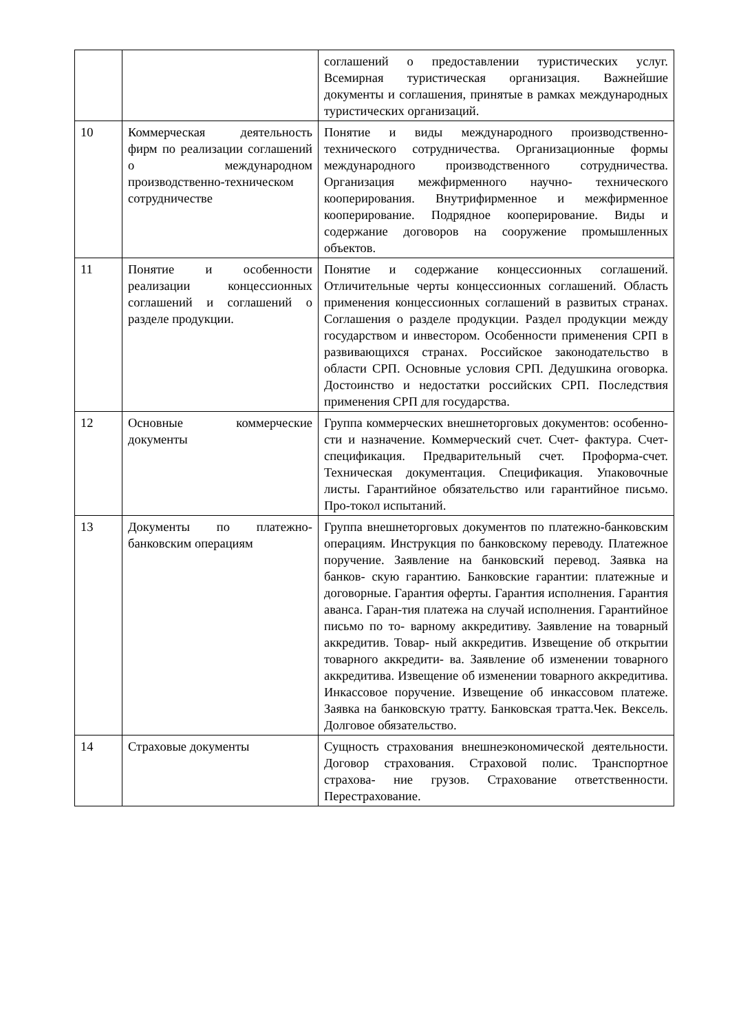| | | соглашений о предоставлении туристических услуг. Всемирная туристическая организация. Важнейшие документы и соглашения, принятые в рамках международных туристических организаций. |
| 10 | Коммерческая деятельность фирм по реализации соглашений о международном производственно-техническом сотрудничестве | Понятие и виды международного производственно- технического сотрудничества. Организационные формы международного производственного сотрудничества. Организация межфирменного научно- технического кооперирования. Внутрифирменное и межфирменное кооперирование. Подрядное кооперирование. Виды и содержание договоров на сооружение промышленных объектов. |
| 11 | Понятие и особенности реализации концессионных соглашений и соглашений о разделе продукции. | Понятие и содержание концессионных соглашений. Отличительные черты концессионных соглашений. Область применения концессионных соглашений в развитых странах. Соглашения о разделе продукции. Раздел продукции между государством и инвестором. Особенности применения СРП в развивающихся странах. Российское законодательство в области СРП. Основные условия СРП. Дедушкина оговорка. Достоинство и недостатки российских СРП. Последствия применения СРП для государства. |
| 12 | Основные коммерческие документы | Группа коммерческих внешнеторговых документов: особенно- сти и назначение. Коммерческий счет. Счет- фактура. Счет- спецификация. Предварительный счет. Проформа-счет. Техническая документация. Спецификация. Упаковочные листы. Гарантийное обязательство или гарантийное письмо. Про-токол испытаний. |
| 13 | Документы по платежно-банковским операциям | Группа внешнеторговых документов по платежно-банковским операциям. Инструкция по банковскому переводу. Платежное поручение. Заявление на банковский перевод. Заявка на банков- скую гарантию. Банковские гарантии: платежные и договорные. Гарантия оферты. Гарантия исполнения. Гарантия аванса. Гаран-тия платежа на случай исполнения. Гарантийное письмо по то- варному аккредитиву. Заявление на товарный аккредитив. Товар- ный аккредитив. Извещение об открытии товарного аккредити- ва. Заявление об изменении товарного аккредитива. Извещение об изменении товарного аккредитива. Инкассовое поручение. Извещение об инкассовом платеже. Заявка на банковскую тратту. Банковская тратта.Чек. Вексель. Долговое обязательство. |
| 14 | Страховые документы | Сущность страхования внешнеэкономической деятельности. Договор страхования. Страховой полис. Транспортное страхова- ние грузов. Страхование ответственности. Перестрахование. |